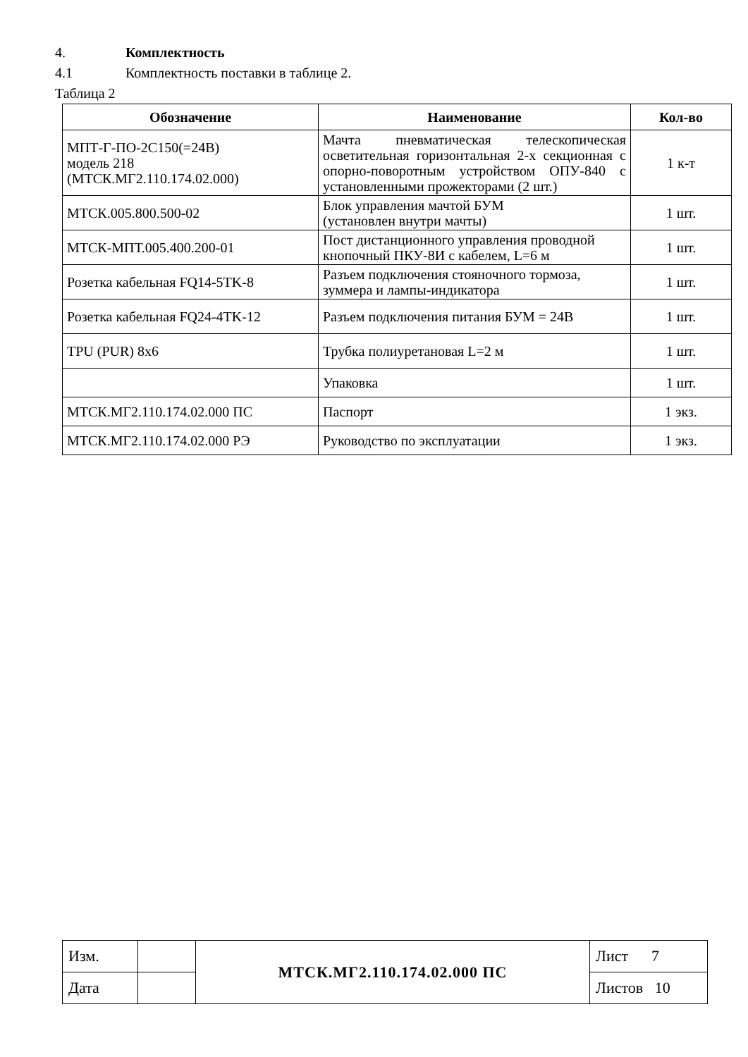4. Комплектность
4.1 Комплектность поставки в таблице 2.
Таблица 2
| Обозначение | Наименование | Кол-во |
| --- | --- | --- |
| МПТ-Г-ПО-2С150(=24В) модель 218 (МТСК.МГ2.110.174.02.000) | Мачта пневматическая телескопическая осветительная горизонтальная 2-х секционная с опорно-поворотным устройством ОПУ-840 с установленными прожекторами (2 шт.) | 1 к-т |
| МТСК.005.800.500-02 | Блок управления мачтой БУМ (установлен внутри мачты) | 1 шт. |
| МТСК-МПТ.005.400.200-01 | Пост дистанционного управления проводной кнопочный ПКУ-8И с кабелем, L=6 м | 1 шт. |
| Розетка кабельная FQ14-5TK-8 | Разъем подключения стояночного тормоза, зуммера и лампы-индикатора | 1 шт. |
| Розетка кабельная FQ24-4TK-12 | Разъем подключения питания БУМ = 24В | 1 шт. |
| TPU (PUR) 8x6 | Трубка полиуретановая L=2 м | 1 шт. |
| | Упаковка | 1 шт. |
| МТСК.МГ2.110.174.02.000 ПС | Паспорт | 1 экз. |
| МТСК.МГ2.110.174.02.000 РЭ | Руководство по эксплуатации | 1 экз. |
| Изм. | | МТСК.МГ2.110.174.02.000 ПС | Лист 7 |
| Дата | | | Листов 10 |